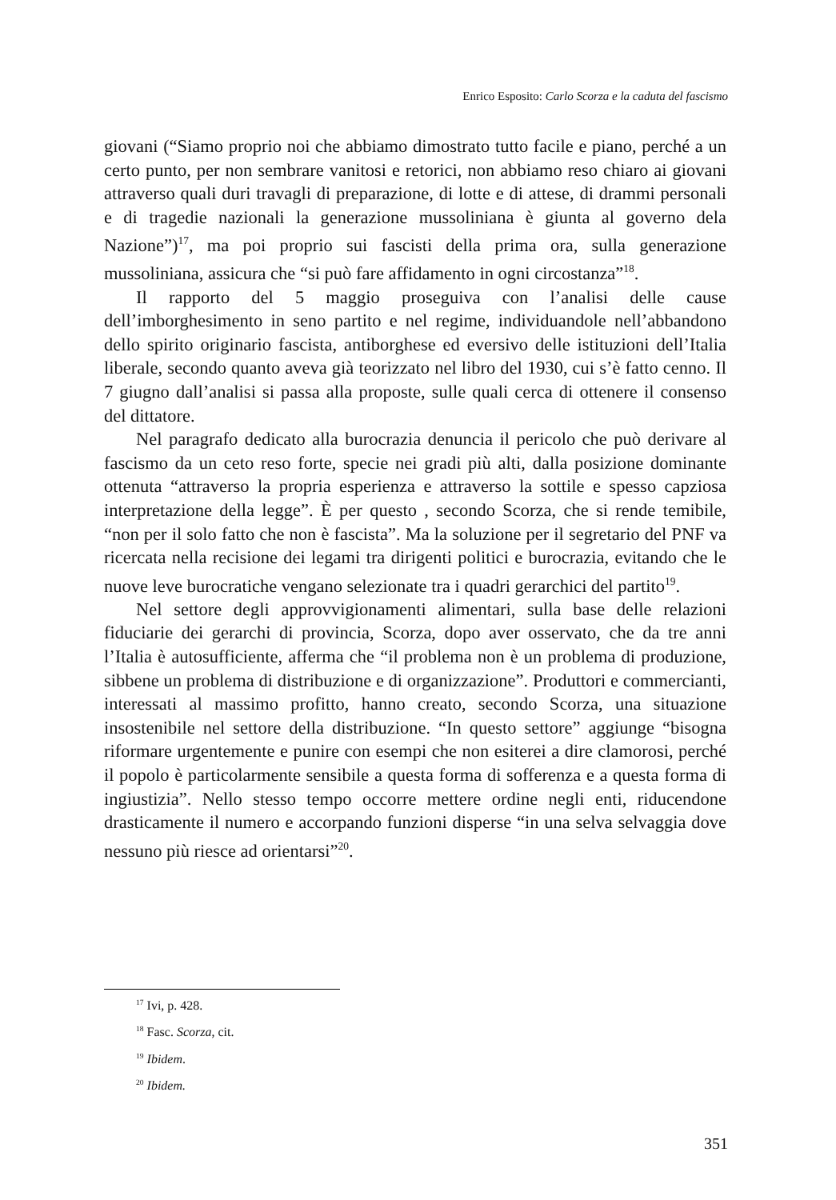Enrico Esposito: Carlo Scorza e la caduta del fascismo
giovani (“Siamo proprio noi che abbiamo dimostrato tutto facile e piano, perché a un certo punto, per non sembrare vanitosi e retorici, non abbiamo reso chiaro ai giovani attraverso quali duri travagli di preparazione, di lotte e di attese, di drammi personali e di tragedie nazionali la generazione mussoliniana è giunta al governo dela Nazione”)<sup>17</sup>, ma poi proprio sui fascisti della prima ora, sulla generazione mussoliniana, assicura che “si può fare affidamento in ogni circostanza”<sup>18</sup>.
Il rapporto del 5 maggio proseguiva con l’analisi delle cause dell’imborghesimento in seno partito e nel regime, individuandole nell’abbandono dello spirito originario fascista, antiborghese ed eversivo delle istituzioni dell’Italia liberale, secondo quanto aveva già teorizzato nel libro del 1930, cui s’è fatto cenno. Il 7 giugno dall’analisi si passa alla proposte, sulle quali cerca di ottenere il consenso del dittatore.
Nel paragrafo dedicato alla burocrazia denuncia il pericolo che può derivare al fascismo da un ceto reso forte, specie nei gradi più alti, dalla posizione dominante ottenuta “attraverso la propria esperienza e attraverso la sottile e spesso capziosa interpretazione della legge”. È per questo , secondo Scorza, che si rende temibile, “non per il solo fatto che non è fascista”. Ma la soluzione per il segretario del PNF va ricercata nella recisione dei legami tra dirigenti politici e burocrazia, evitando che le nuove leve burocratiche vengano selezionate tra i quadri gerarchici del partito<sup>19</sup>.
Nel settore degli approvvigionamenti alimentari, sulla base delle relazioni fiduciarie dei gerarchi di provincia, Scorza, dopo aver osservato, che da tre anni l’Italia è autosufficiente, afferma che “il problema non è un problema di produzione, sibbene un problema di distribuzione e di organizzazione”. Produttori e commercianti, interessati al massimo profitto, hanno creato, secondo Scorza, una situazione insostenibile nel settore della distribuzione. “In questo settore” aggiunge “bisogna riformare urgentemente e punire con esempi che non esiterei a dire clamorosi, perché il popolo è particolarmente sensibile a questa forma di sofferenza e a questa forma di ingiustizia”. Nello stesso tempo occorre mettere ordine negli enti, riducendone drasticamente il numero e accorpando funzioni disperse “in una selva selvaggia dove nessuno più riesce ad orientarsi”<sup>20</sup>.
<sup>17</sup> Ivi, p. 428.
<sup>18</sup> Fasc. Scorza, cit.
<sup>19</sup> Ibidem.
<sup>20</sup> Ibidem.
351